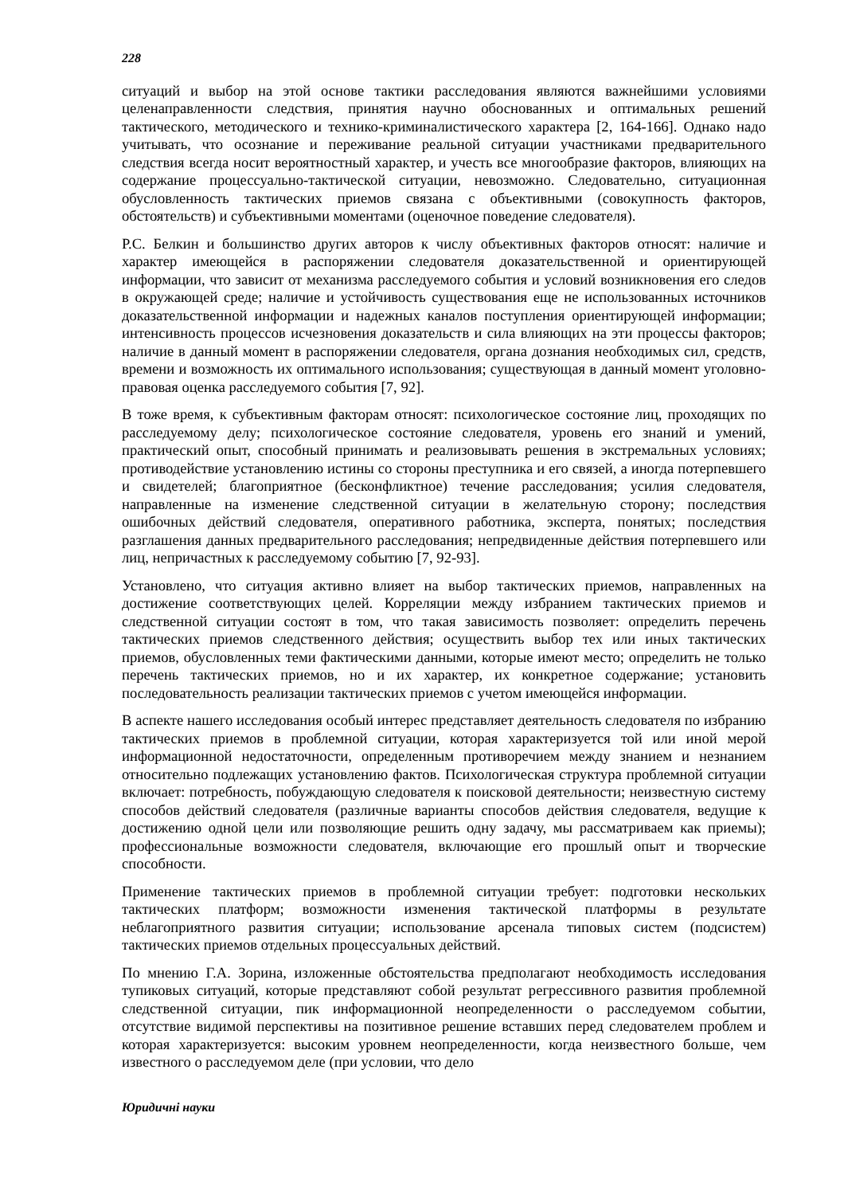228
ситуаций и выбор на этой основе тактики расследования являются важнейшими условиями целенаправленности следствия, принятия научно обоснованных и оптимальных решений тактического, методического и технико-криминалистического характера [2, 164-166]. Однако надо учитывать, что осознание и переживание реальной ситуации участниками предварительного следствия всегда носит вероятностный характер, и учесть все многообразие факторов, влияющих на содержание процессуально-тактической ситуации, невозможно. Следовательно, ситуационная обусловленность тактических приемов связана с объективными (совокупность факторов, обстоятельств) и субъективными моментами (оценочное поведение следователя).
Р.С. Белкин и большинство других авторов к числу объективных факторов относят: наличие и характер имеющейся в распоряжении следователя доказательственной и ориентирующей информации, что зависит от механизма расследуемого события и условий возникновения его следов в окружающей среде; наличие и устойчивость существования еще не использованных источников доказательственной информации и надежных каналов поступления ориентирующей информации; интенсивность процессов исчезновения доказательств и сила влияющих на эти процессы факторов; наличие в данный момент в распоряжении следователя, органа дознания необходимых сил, средств, времени и возможность их оптимального использования; существующая в данный момент уголовно-правовая оценка расследуемого события [7, 92].
В тоже время, к субъективным факторам относят: психологическое состояние лиц, проходящих по расследуемому делу; психологическое состояние следователя, уровень его знаний и умений, практический опыт, способный принимать и реализовывать решения в экстремальных условиях; противодействие установлению истины со стороны преступника и его связей, а иногда потерпевшего и свидетелей; благоприятное (бесконфликтное) течение расследования; усилия следователя, направленные на изменение следственной ситуации в желательную сторону; последствия ошибочных действий следователя, оперативного работника, эксперта, понятых; последствия разглашения данных предварительного расследования; непредвиденные действия потерпевшего или лиц, непричастных к расследуемому событию [7, 92-93].
Установлено, что ситуация активно влияет на выбор тактических приемов, направленных на достижение соответствующих целей. Корреляции между избранием тактических приемов и следственной ситуации состоят в том, что такая зависимость позволяет: определить перечень тактических приемов следственного действия; осуществить выбор тех или иных тактических приемов, обусловленных теми фактическими данными, которые имеют место; определить не только перечень тактических приемов, но и их характер, их конкретное содержание; установить последовательность реализации тактических приемов с учетом имеющейся информации.
В аспекте нашего исследования особый интерес представляет деятельность следователя по избранию тактических приемов в проблемной ситуации, которая характеризуется той или иной мерой информационной недостаточности, определенным противоречием между знанием и незнанием относительно подлежащих установлению фактов. Психологическая структура проблемной ситуации включает: потребность, побуждающую следователя к поисковой деятельности; неизвестную систему способов действий следователя (различные варианты способов действия следователя, ведущие к достижению одной цели или позволяющие решить одну задачу, мы рассматриваем как приемы); профессиональные возможности следователя, включающие его прошлый опыт и творческие способности.
Применение тактических приемов в проблемной ситуации требует: подготовки нескольких тактических платформ; возможности изменения тактической платформы в результате неблагоприятного развития ситуации; использование арсенала типовых систем (подсистем) тактических приемов отдельных процессуальных действий.
По мнению Г.А. Зорина, изложенные обстоятельства предполагают необходимость исследования тупиковых ситуаций, которые представляют собой результат регрессивного развития проблемной следственной ситуации, пик информационной неопределенности о расследуемом событии, отсутствие видимой перспективы на позитивное решение вставших перед следователем проблем и которая характеризуется: высоким уровнем неопределенности, когда неизвестного больше, чем известного о расследуемом деле (при условии, что дело
Юридичні науки